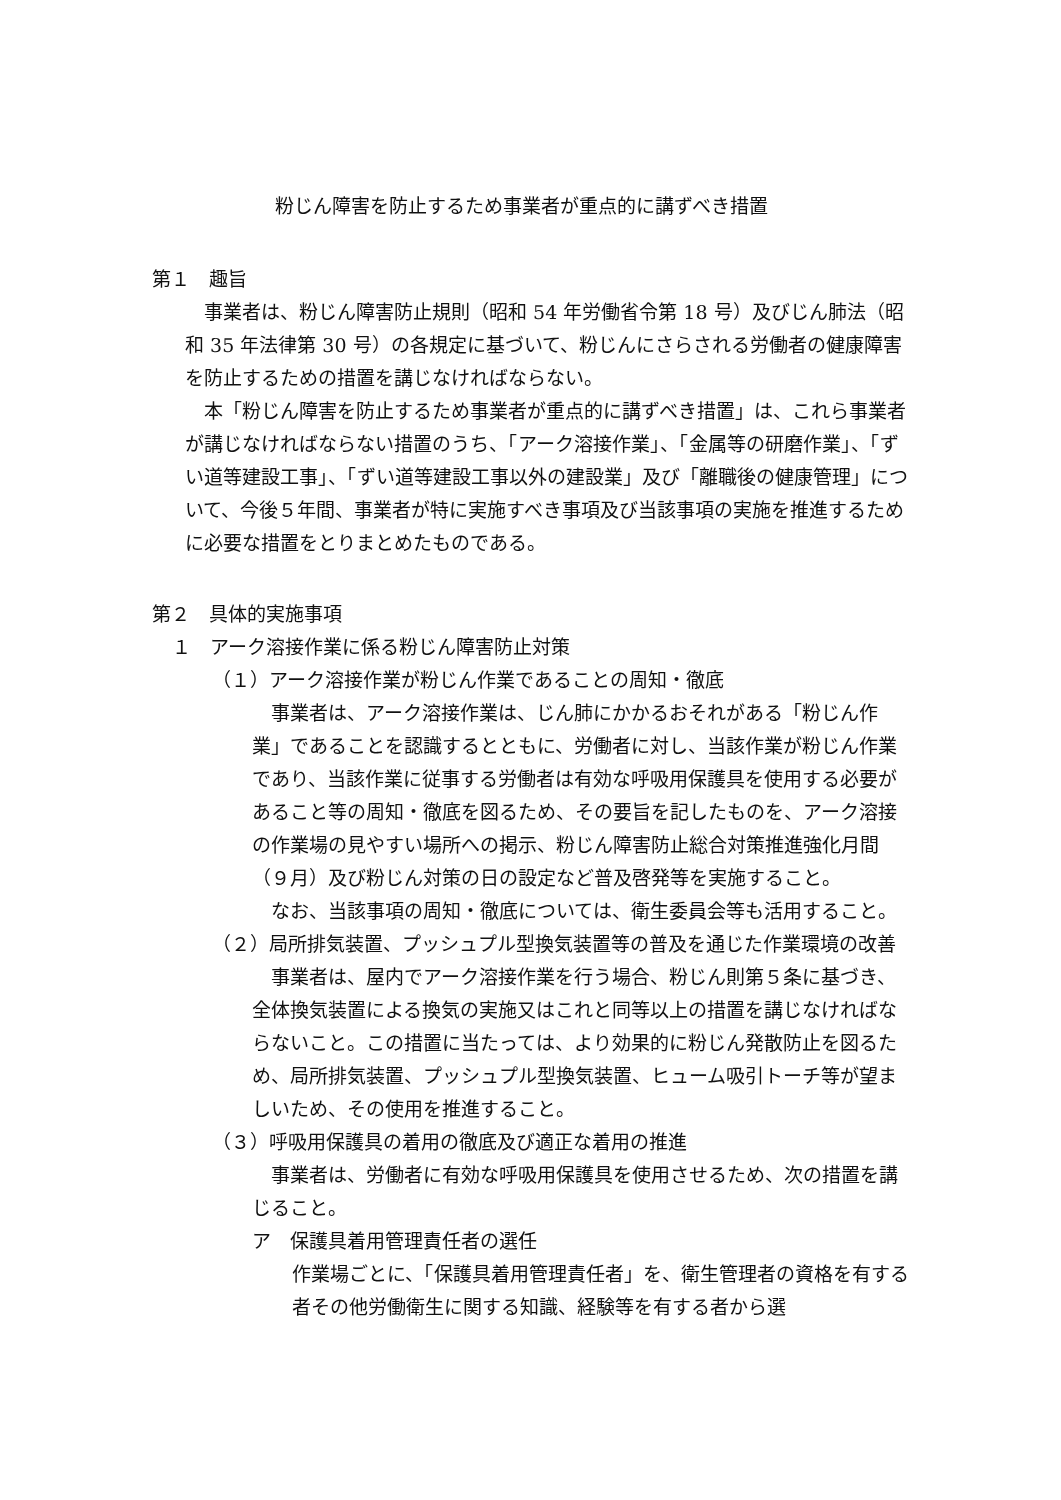粉じん障害を防止するため事業者が重点的に講ずべき措置
第１　趣旨
事業者は、粉じん障害防止規則（昭和 54 年労働省令第 18 号）及びじん肺法（昭和 35 年法律第 30 号）の各規定に基づいて、粉じんにさらされる労働者の健康障害を防止するための措置を講じなければならない。
本「粉じん障害を防止するため事業者が重点的に講ずべき措置」は、これら事業者が講じなければならない措置のうち、「アーク溶接作業」、「金属等の研磨作業」、「ずい道等建設工事」、「ずい道等建設工事以外の建設業」及び「離職後の健康管理」について、今後５年間、事業者が特に実施すべき事項及び当該事項の実施を推進するために必要な措置をとりまとめたものである。
第２　具体的実施事項
１　アーク溶接作業に係る粉じん障害防止対策
（１）アーク溶接作業が粉じん作業であることの周知・徹底
事業者は、アーク溶接作業は、じん肺にかかるおそれがある「粉じん作業」であることを認識するとともに、労働者に対し、当該作業が粉じん作業であり、当該作業に従事する労働者は有効な呼吸用保護具を使用する必要があること等の周知・徹底を図るため、その要旨を記したものを、アーク溶接の作業場の見やすい場所への掲示、粉じん障害防止総合対策推進強化月間（９月）及び粉じん対策の日の設定など普及啓発等を実施すること。
なお、当該事項の周知・徹底については、衛生委員会等も活用すること。
（２）局所排気装置、プッシュプル型換気装置等の普及を通じた作業環境の改善
事業者は、屋内でアーク溶接作業を行う場合、粉じん則第５条に基づき、全体換気装置による換気の実施又はこれと同等以上の措置を講じなければならないこと。この措置に当たっては、より効果的に粉じん発散防止を図るため、局所排気装置、プッシュプル型換気装置、ヒューム吸引トーチ等が望ましいため、その使用を推進すること。
（３）呼吸用保護具の着用の徹底及び適正な着用の推進
事業者は、労働者に有効な呼吸用保護具を使用させるため、次の措置を講じること。
ア　保護具着用管理責任者の選任
作業場ごとに、「保護具着用管理責任者」を、衛生管理者の資格を有する者その他労働衛生に関する知識、経験等を有する者から選